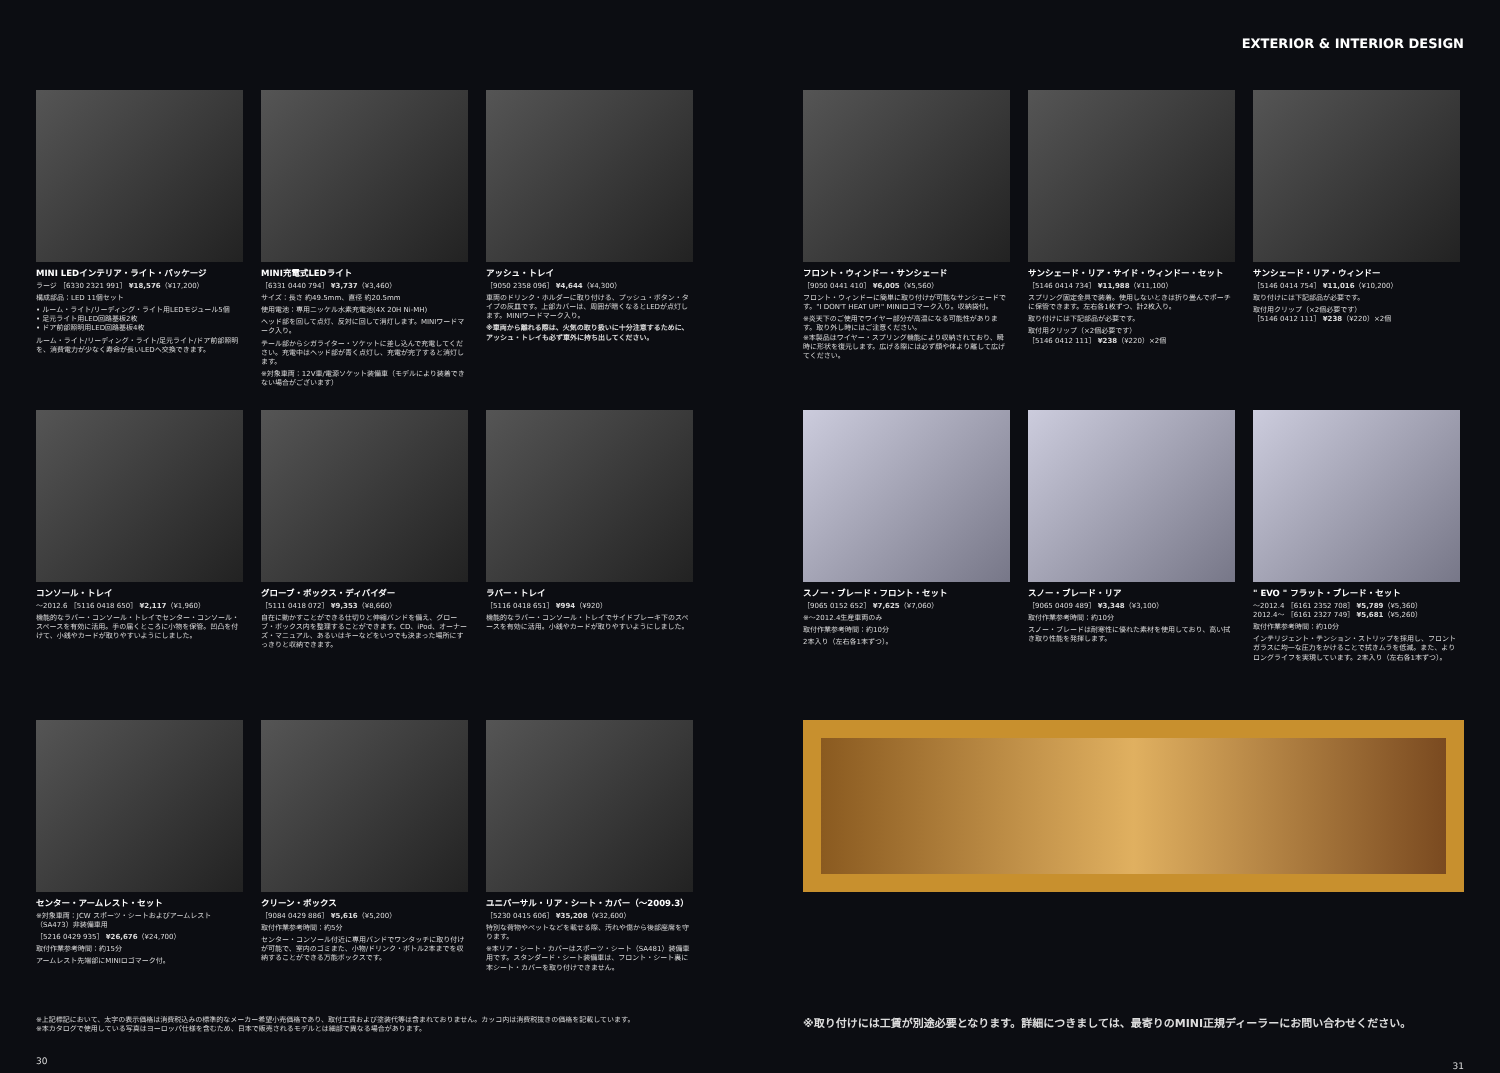MINI LEDインテリア・ライト・パッケージ
ラージ ［6330 2321 991］ ¥18,576（¥17,200）
構成部品：LED 11個セット
• ルーム・ライト/リーディング・ライト用LEDモジュール5個
• 足元ライト用LED回路基板2枚
• ドア前部照明用LED回路基板4枚
ルーム・ライト/リーディング・ライト/足元ライト/ドア前部照明を、消費電力が少なく寿命が長いLEDへ交換できます。
MINI充電式LEDライト
［6331 0440 794］ ¥3,737（¥3,460）
サイズ：長さ 約49.5mm、直径 約20.5mm
使用電池：専用ニッケル水素充電池(4X 20H Ni-MH)
ヘッド部を回して点灯、反対に回して消灯します。MINIワードマーク入り。
テール部からシガライター・ソケットに差し込んで充電してください。充電中はヘッド部が青く点灯し、充電が完了すると消灯します。
※対象車両：12V車/電源ソケット装備車（モデルにより装着できない場合がございます）
アッシュ・トレイ
［9050 2358 096］ ¥4,644（¥4,300）
車両のドリンク・ホルダーに取り付ける、プッシュ・ボタン・タイプの灰皿です。上部カバーは、周囲が暗くなるとLEDが点灯します。MINIワードマーク入り。
※車両から離れる際は、火気の取り扱いに十分注意するために、アッシュ・トレイも必ず車外に持ち出してください。
コンソール・トレイ
～2012.6 ［5116 0418 650］ ¥2,117（¥1,960）
機能的なラバー・コンソール・トレイでセンター・コンソール・スペースを有効に活用。手の届くところに小物を保管。凹凸を付けて、小銭やカードが取りやすいようにしました。
グローブ・ボックス・ディバイダー
［5111 0418 072］ ¥9,353（¥8,660）
自在に動かすことができる仕切りと伸縮バンドを備え、グローブ・ボックス内を整理することができます。CD、iPod、オーナーズ・マニュアル、あるいはキーなどをいつでも決まった場所にすっきりと収納できます。
ラバー・トレイ
［5116 0418 651］ ¥994（¥920）
機能的なラバー・コンソール・トレイでサイドブレーキ下のスペースを有効に活用。小銭やカードが取りやすいようにしました。
センター・アームレスト・セット
※対象車両：JCW スポーツ・シートおよびアームレスト（SA473）非装備車用
［5216 0429 935］ ¥26,676（¥24,700）
取付作業参考時間：約15分
アームレスト先端部にMINIロゴマーク付。
クリーン・ボックス
［9084 0429 886］ ¥5,616（¥5,200）
取付作業参考時間：約5分
センター・コンソール付近に専用バンドでワンタッチに取り付けが可能で、室内のゴミまた、小物/ドリンク・ボトル2本までを収納することができる万能ボックスです。
ユニバーサル・リア・シート・カバー（～2009.3）
［5230 0415 606］ ¥35,208（¥32,600）
特別な荷物やペットなどを載せる際、汚れや傷から後部座席を守ります。
※本リア・シート・カバーはスポーツ・シート（SA481）装備車用です。スタンダード・シート装備車は、フロント・シート裏に本シート・カバーを取り付けできません。
※上記標記において、太字の表示価格は消費税込みの標準的なメーカー希望小売価格であり、取付工賃および塗装代等は含まれておりません。カッコ内は消費税抜きの価格を記載しています。
※本カタログで使用している写真はヨーロッパ仕様を含むため、日本で販売されるモデルとは細部で異なる場合があります。
30
EXTERIOR & INTERIOR DESIGN
フロント・ウィンドー・サンシェード
［9050 0441 410］ ¥6,005（¥5,560）
フロント・ウィンドーに簡単に取り付けが可能なサンシェードです。"I DON'T HEAT UP!" MINIロゴマーク入り。収納袋付。
※炎天下のご使用でワイヤー部分が高温になる可能性があります。取り外し時にはご注意ください。
※本製品はワイヤー・スプリング機能により収納されており、瞬時に形状を復元します。広げる際には必ず顔や体より離して広げてください。
サンシェード・リア・サイド・ウィンドー・セット
［5146 0414 734］ ¥11,988（¥11,100）
スプリング固定金具で装着。使用しないときは折り畳んでポーチに保管できます。左右各1枚ずつ、計2枚入り。
取り付けには下記部品が必要です。
取付用クリップ（×2個必要です）
［5146 0412 111］ ¥238（¥220）×2個
サンシェード・リア・ウィンドー
［5146 0414 754］ ¥11,016（¥10,200）
取り付けには下記部品が必要です。
取付用クリップ（×2個必要です）
［5146 0412 111］ ¥238（¥220）×2個
スノー・ブレード・フロント・セット
［9065 0152 652］ ¥7,625（¥7,060）
※～2012.4生産車両のみ
取付作業参考時間：約10分
2本入り（左右各1本ずつ）。
スノー・ブレード・リア
［9065 0409 489］ ¥3,348（¥3,100）
取付作業参考時間：約10分
スノー・ブレードは耐寒性に優れた素材を使用しており、高い拭き取り性能を発揮します。
" EVO " フラット・ブレード・セット
～2012.4 ［6161 2352 708］ ¥5,789（¥5,360）
2012.4～ ［6161 2327 749］ ¥5,681（¥5,260）
取付作業参考時間：約10分
インテリジェント・テンション・ストリップを採用し、フロントガラスに均一な圧力をかけることで拭きムラを低減。また、よりロングライフを実現しています。2本入り（左右各1本ずつ）。
※取り付けには工賃が別途必要となります。詳細につきましては、最寄りのMINI正規ディーラーにお問い合わせください。
31